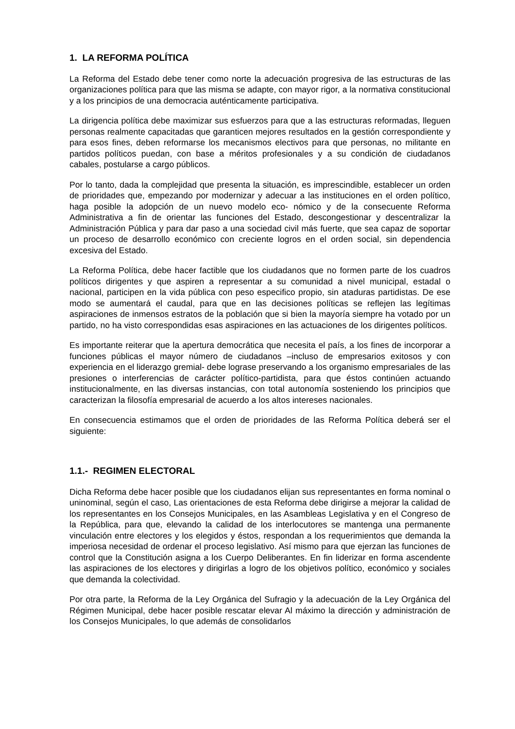1. LA REFORMA POLÍTICA
La Reforma del Estado debe tener como norte la adecuación progresiva de las estructuras de las organizaciones política para que las misma se adapte, con mayor rigor, a la normativa constitucional y a los principios de una democracia auténticamente participativa.
La dirigencia política debe maximizar sus esfuerzos para que a las estructuras reformadas, lleguen personas realmente capacitadas que garanticen mejores resultados en la gestión correspondiente y para esos fines, deben reformarse los mecanismos electivos para que personas, no militante en partidos políticos puedan, con base a méritos profesionales y a su condición de ciudadanos cabales, postularse a cargo públicos.
Por lo tanto, dada la complejidad que presenta la situación, es imprescindible, establecer un orden de prioridades que, empezando por modernizar y adecuar a las instituciones en el orden político, haga posible la adopción de un nuevo modelo eco- nómico y de la consecuente Reforma Administrativa a fin de orientar las funciones del Estado, descongestionar y descentralizar la Administración Pública y para dar paso a una sociedad civil más fuerte, que sea capaz de soportar un proceso de desarrollo económico con creciente logros en el orden social, sin dependencia excesiva del Estado.
La Reforma Política, debe hacer factible que los ciudadanos que no formen parte de los cuadros políticos dirigentes y que aspiren a representar a su comunidad a nivel municipal, estadal o nacional, participen en la vida pública con peso especifico propio, sin ataduras partidistas. De ese modo se aumentará el caudal, para que en las decisiones políticas se reflejen las legítimas aspiraciones de inmensos estratos de la población que si bien la mayoría siempre ha votado por un partido, no ha visto correspondidas esas aspiraciones en las actuaciones de los dirigentes políticos.
Es importante reiterar que la apertura democrática que necesita el país, a los fines de incorporar a funciones públicas el mayor número de ciudadanos –incluso de empresarios exitosos y con experiencia en el liderazgo gremial- debe lograse preservando a los organismo empresariales de las presiones o interferencias de carácter político-partidista, para que éstos continúen actuando institucionalmente, en las diversas instancias, con total autonomía sosteniendo los principios que caracterizan la filosofía empresarial de acuerdo a los altos intereses nacionales.
En consecuencia estimamos que el orden de prioridades de las Reforma Política deberá ser el siguiente:
1.1.- REGIMEN ELECTORAL
Dicha Reforma debe hacer posible que los ciudadanos elijan sus representantes en forma nominal o uninominal, según el caso, Las orientaciones de esta Reforma debe dirigirse a mejorar la calidad de los representantes en los Consejos Municipales, en las Asambleas Legislativa y en el Congreso de la República, para que, elevando la calidad de los interlocutores se mantenga una permanente vinculación entre electores y los elegidos y éstos, respondan a los requerimientos que demanda la imperiosa necesidad de ordenar el proceso legislativo. Así mismo para que ejerzan las funciones de control que la Constitución asigna a los Cuerpo Deliberantes. En fin liderizar en forma ascendente las aspiraciones de los electores y dirigirlas a logro de los objetivos político, económico y sociales que demanda la colectividad.
Por otra parte, la Reforma de la Ley Orgánica del Sufragio y la adecuación de la Ley Orgánica del Régimen Municipal, debe hacer posible rescatar elevar Al máximo la dirección y administración de los Consejos Municipales, lo que además de consolidarlos